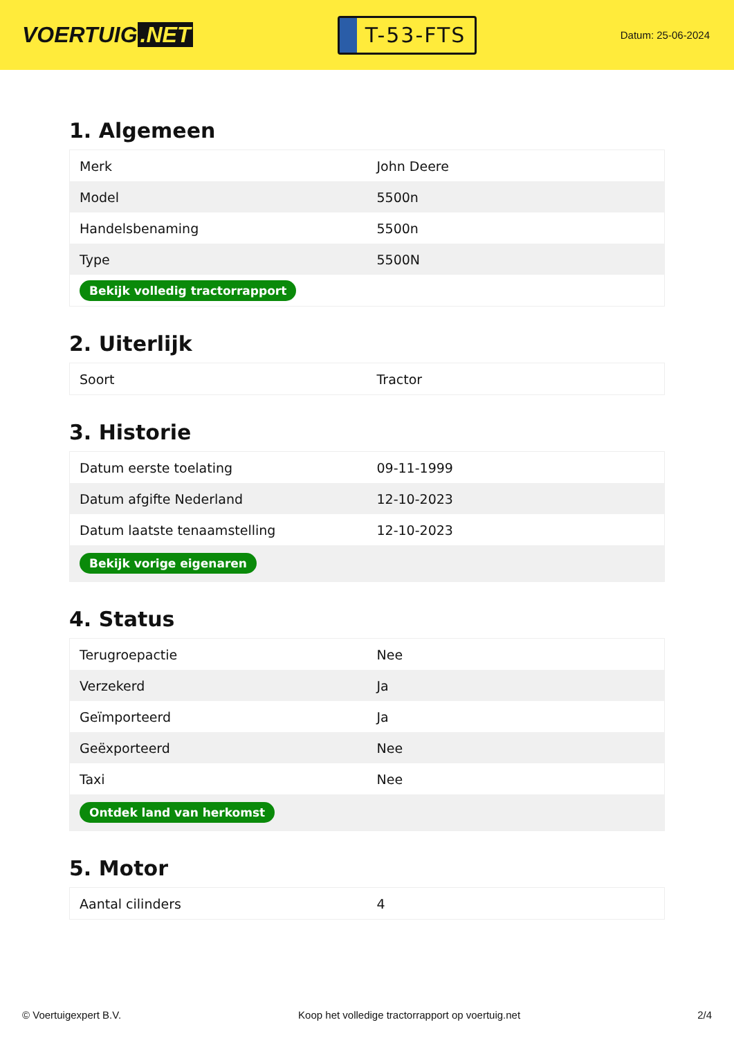VOERTUIG.NET
T-53-FTS
Datum: 25-06-2024
1. Algemeen
| Merk | John Deere |
| Model | 5500n |
| Handelsbenaming | 5500n |
| Type | 5500N |
| Bekijk volledig tractorrapport | |
2. Uiterlijk
| Soort | Tractor |
3. Historie
| Datum eerste toelating | 09-11-1999 |
| Datum afgifte Nederland | 12-10-2023 |
| Datum laatste tenaamstelling | 12-10-2023 |
| Bekijk vorige eigenaren | |
4. Status
| Terugroepactie | Nee |
| Verzekerd | Ja |
| Geïmporteerd | Ja |
| Geëxporteerd | Nee |
| Taxi | Nee |
| Ontdek land van herkomst | |
5. Motor
| Aantal cilinders | 4 |
© Voertuigexpert B.V. Koop het volledige tractorrapport op voertuig.net 2/4